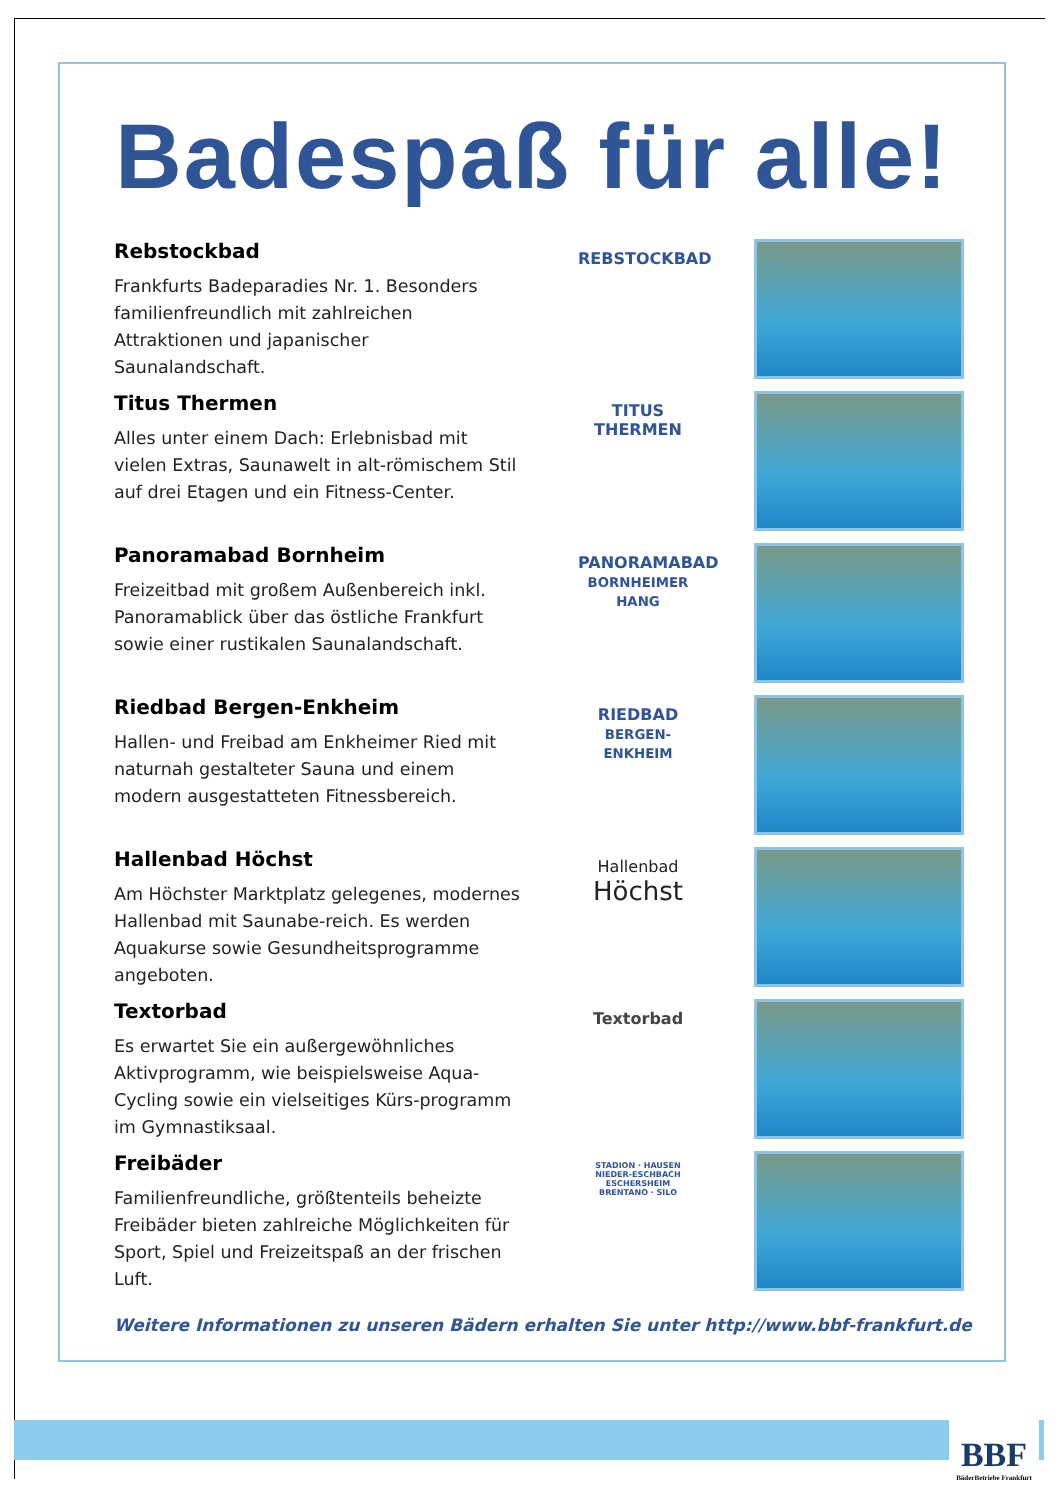Badespaß für alle!
Rebstockbad
Frankfurts Badeparadies Nr. 1. Besonders familienfreundlich mit zahlreichen Attraktionen und japanischer Saunalandschaft.
REBSTOCKBAD
Titus Thermen
Alles unter einem Dach: Erlebnisbad mit vielen Extras, Saunawelt in alt-römischem Stil auf drei Etagen und ein Fitness-Center.
TITUS THERMEN
Panoramabad Bornheim
Freizeitbad mit großem Außenbereich inkl. Panoramablick über das östliche Frankfurt sowie einer rustikalen Saunalandschaft.
PANORAMABAD
BORNHEIMER HANG
Riedbad Bergen-Enkheim
Hallen- und Freibad am Enkheimer Ried mit naturnah gestalteter Sauna und einem modern ausgestatteten Fitnessbereich.
RIEDBAD
BERGEN-ENKHEIM
Hallenbad Höchst
Am Höchster Marktplatz gelegenes, modernes Hallenbad mit Saunabe-reich. Es werden Aquakurse sowie Gesundheitsprogramme angeboten.
Hallenbad
Höchst
Textorbad
Es erwartet Sie ein außergewöhnliches Aktivprogramm, wie beispielsweise Aqua-Cycling sowie ein vielseitiges Kürs-programm im Gymnastiksaal.
Textorbad
Freibäder
Familienfreundliche, größtenteils beheizte Freibäder bieten zahlreiche Möglichkeiten für Sport, Spiel und Freizeitspaß an der frischen Luft.
STADION · HAUSEN
NIEDER-ESCHBACH
ESCHERSHEIM
BRENTANO · SILO
Weitere Informationen zu unseren Bädern erhalten Sie unter http://www.bbf-frankfurt.de
BBF
BäderBetriebe Frankfurt